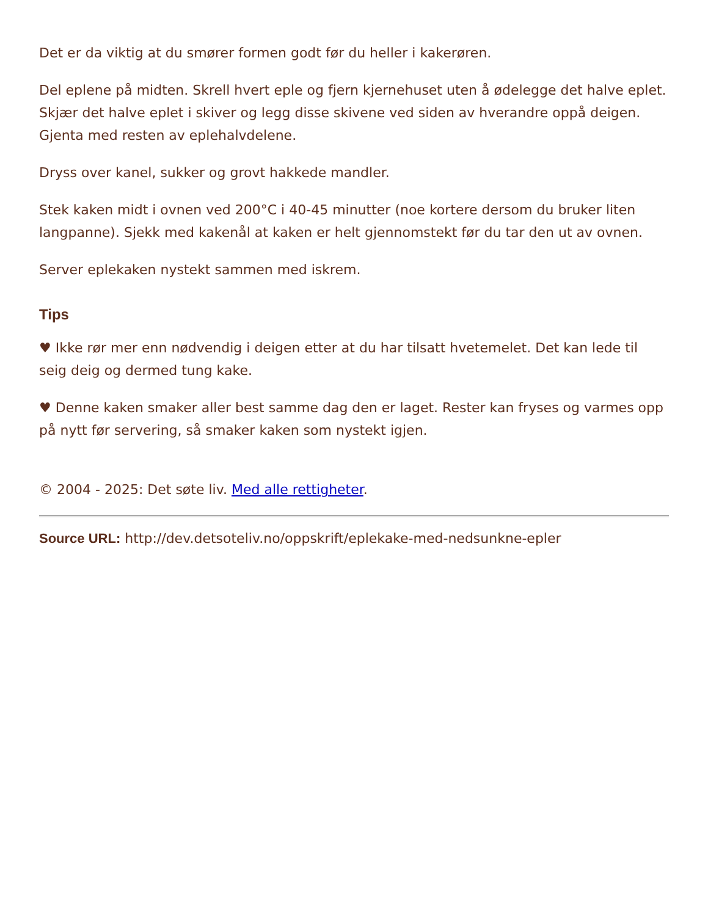Det er da viktig at du smører formen godt før du heller i kakerøren.
Del eplene på midten. Skrell hvert eple og fjern kjernehuset uten å ødelegge det halve eplet. Skjær det halve eplet i skiver og legg disse skivene ved siden av hverandre oppå deigen. Gjenta med resten av eplehalvdelene.
Dryss over kanel, sukker og grovt hakkede mandler.
Stek kaken midt i ovnen ved 200°C i 40-45 minutter (noe kortere dersom du bruker liten langpanne). Sjekk med kakenål at kaken er helt gjennomstekt før du tar den ut av ovnen.
Server eplekaken nystekt sammen med iskrem.
Tips
♥ Ikke rør mer enn nødvendig i deigen etter at du har tilsatt hvetemelet. Det kan lede til seig deig og dermed tung kake.
♥ Denne kaken smaker aller best samme dag den er laget. Rester kan fryses og varmes opp på nytt før servering, så smaker kaken som nystekt igjen.
© 2004 - 2025: Det søte liv. Med alle rettigheter.
Source URL: http://dev.detsoteliv.no/oppskrift/eplekake-med-nedsunkne-epler